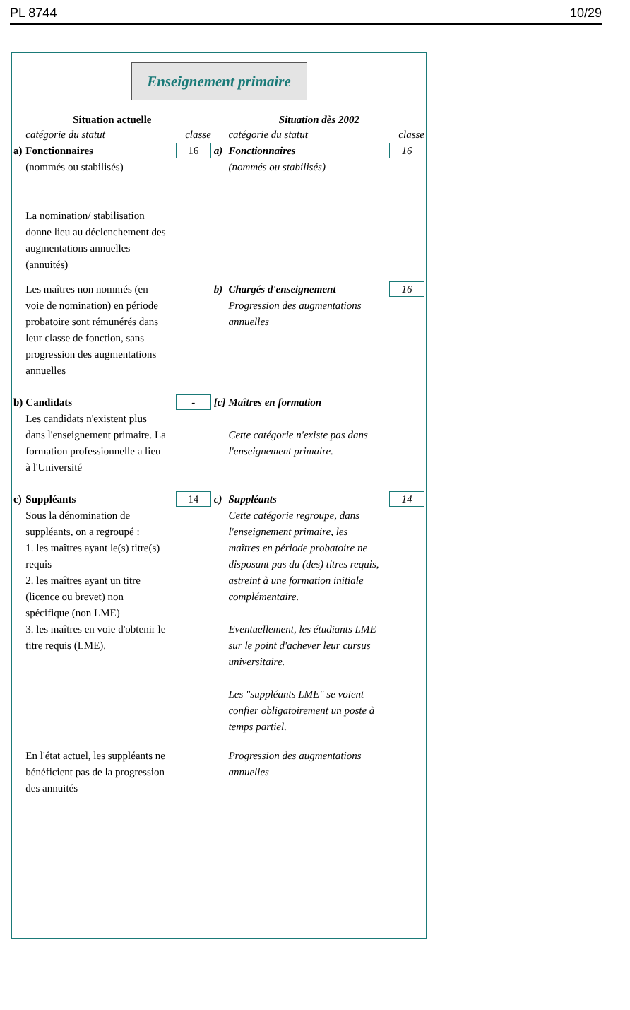PL 8744 10/29
Enseignement primaire
| Situation actuelle | | | Situation dès 2002 | | |
| --- | --- | --- | --- | --- | --- |
| | catégorie du statut | classe | | catégorie du statut | classe |
| a) | Fonctionnaires (nommés ou stabilisés) La nomination/ stabilisation donne lieu au déclenchement des augmentations annuelles (annuités) | 16 | a) | Fonctionnaires (nommés ou stabilisés) | 16 |
| | Les maîtres non nommés (en voie de nomination) en période probatoire sont rémunérés dans leur classe de fonction, sans progression des augmentations annuelles | | b) | Chargés d'enseignement Progression des augmentations annuelles | 16 |
| b) | Candidats Les candidats n'existent plus dans l'enseignement primaire. La formation professionnelle a lieu à l'Université | - | [c] | Maîtres en formation Cette catégorie n'existe pas dans l'enseignement primaire. | |
| c) | Suppléants Sous la dénomination de suppléants, on a regroupé : 1. les maîtres ayant le(s) titre(s) requis 2. les maîtres ayant un titre (licence ou brevet) non spécifique (non LME) 3. les maîtres en voie d'obtenir le titre requis (LME). | 14 | c) | Suppléants Cette catégorie regroupe, dans l'enseignement primaire, les maîtres en période probatoire ne disposant pas du (des) titres requis, astreint à une formation initiale complémentaire. Eventuellement, les étudiants LME sur le point d'achever leur cursus universitaire. Les "suppléants LME" se voient confier obligatoirement un poste à temps partiel. | 14 |
| | En l'état actuel, les suppléants ne bénéficient pas de la progression des annuités | | | Progression des augmentations annuelles | |